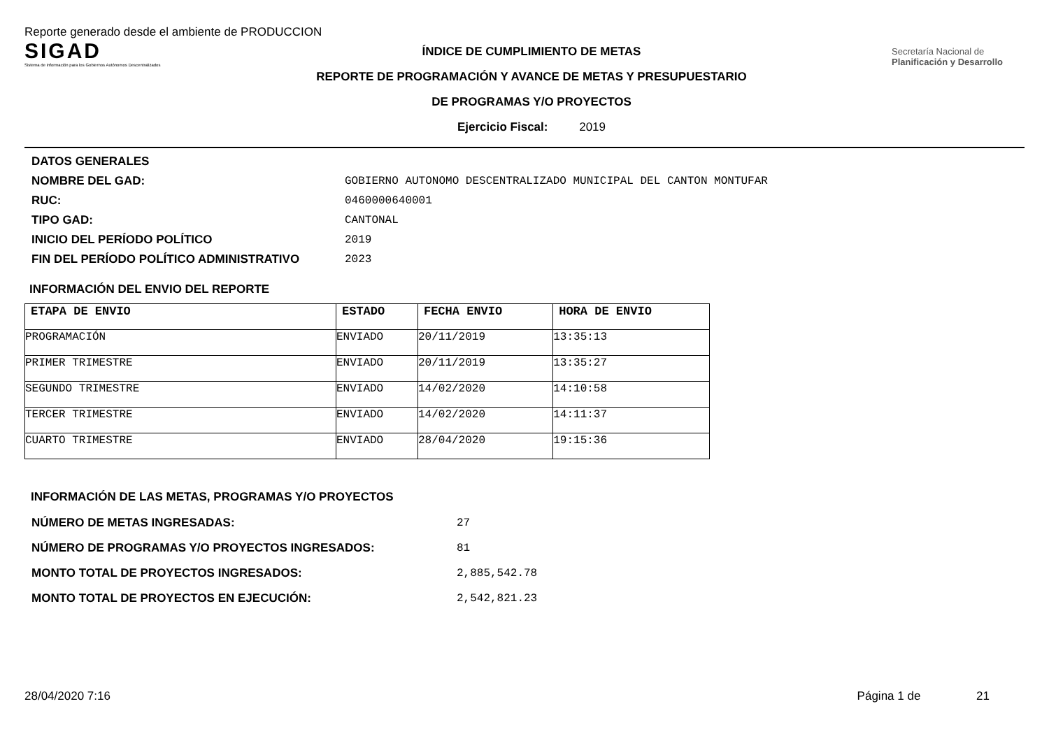Reporte generado desde el ambiente de PRODUCCION
SIGAD
Sistema de información para los Gobiernos Autónomos Descentralizados
ÍNDICE DE CUMPLIMIENTO DE METAS
REPORTE DE PROGRAMACIÓN Y AVANCE DE METAS Y PRESUPUESTARIO
DE PROGRAMAS Y/O PROYECTOS
Ejercicio Fiscal: 2019
Secretaría Nacional de Planificación y Desarrollo
| DATOS GENERALES | |
| NOMBRE DEL GAD: | GOBIERNO AUTONOMO DESCENTRALIZADO MUNICIPAL DEL CANTON MONTUFAR |
| RUC: | 0460000640001 |
| TIPO GAD: | CANTONAL |
| INICIO DEL PERÍODO POLÍTICO | 2019 |
| FIN DEL PERÍODO POLÍTICO ADMINISTRATIVO | 2023 |
INFORMACIÓN DEL ENVIO DEL REPORTE
| ETAPA DE ENVIO | ESTADO | FECHA ENVIO | HORA DE ENVIO |
| --- | --- | --- | --- |
| PROGRAMACIÓN | ENVIADO | 20/11/2019 | 13:35:13 |
| PRIMER TRIMESTRE | ENVIADO | 20/11/2019 | 13:35:27 |
| SEGUNDO TRIMESTRE | ENVIADO | 14/02/2020 | 14:10:58 |
| TERCER TRIMESTRE | ENVIADO | 14/02/2020 | 14:11:37 |
| CUARTO TRIMESTRE | ENVIADO | 28/04/2020 | 19:15:36 |
INFORMACIÓN DE LAS METAS, PROGRAMAS Y/O PROYECTOS
| NÚMERO DE METAS INGRESADAS: | 27 |
| NÚMERO DE PROGRAMAS Y/O PROYECTOS INGRESADOS: | 81 |
| MONTO TOTAL DE PROYECTOS INGRESADOS: | 2,885,542.78 |
| MONTO TOTAL DE PROYECTOS EN EJECUCIÓN: | 2,542,821.23 |
28/04/2020 7:16 Página 1 de 21